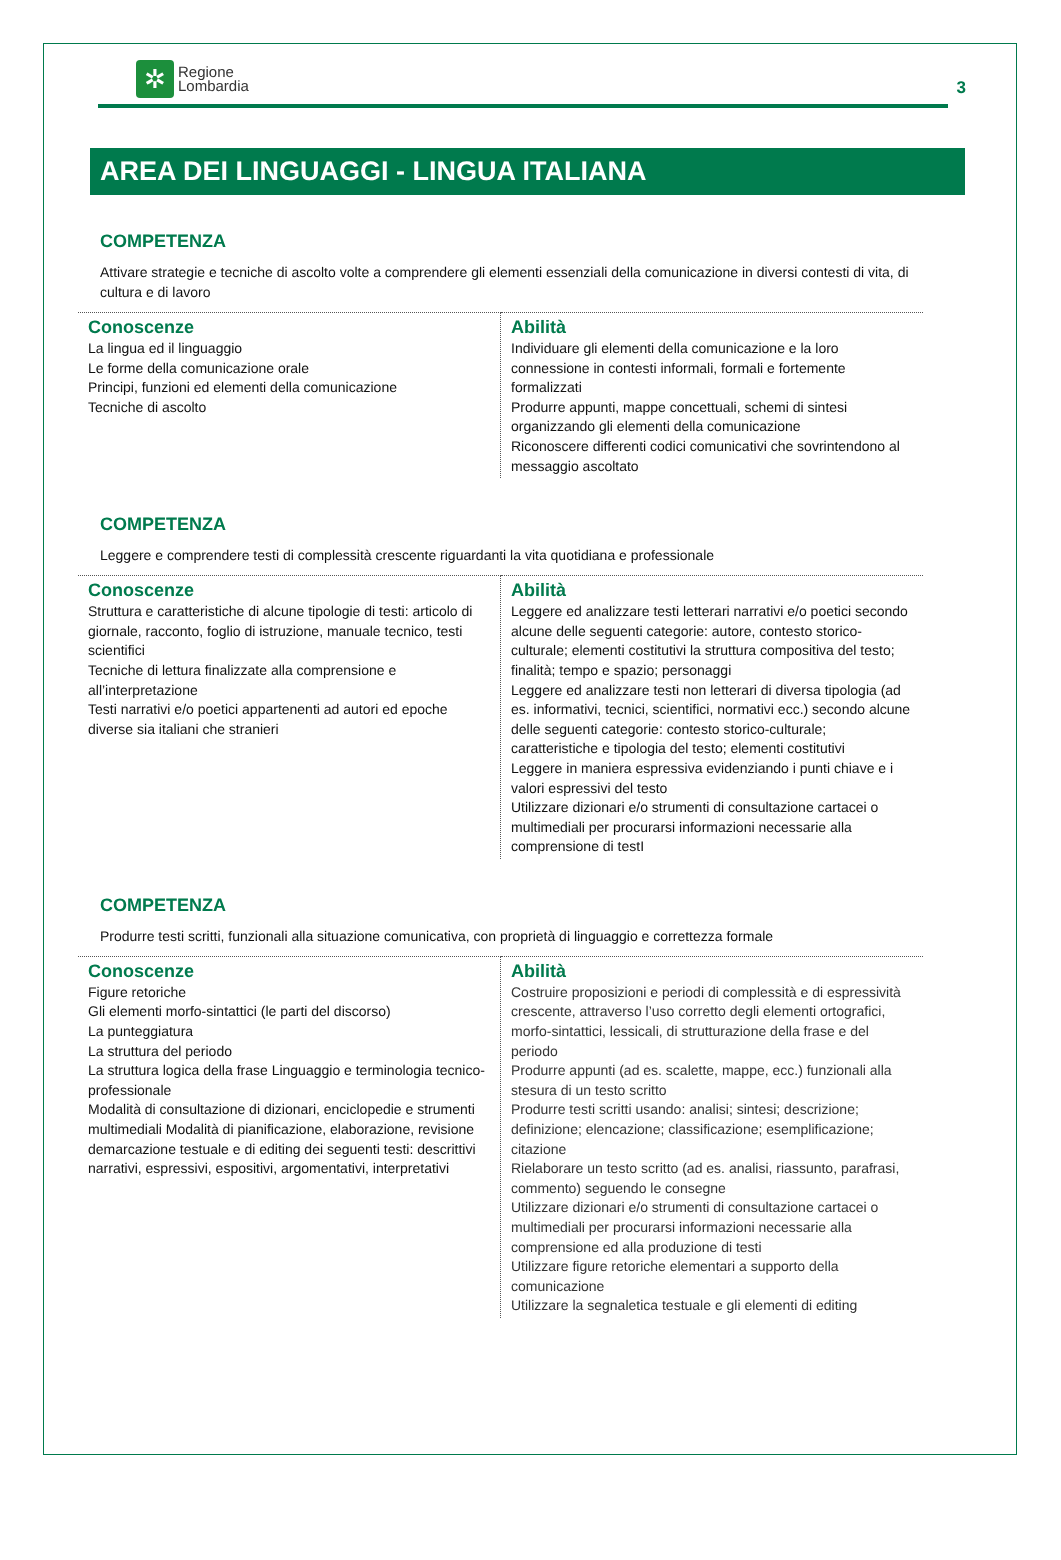✲
Regione
Lombardia
3
AREA DEI LINGUAGGI - LINGUA ITALIANA
COMPETENZA
Attivare strategie e tecniche di ascolto volte a comprendere gli elementi essenziali della comunicazione in diversi contesti di vita, di cultura e di lavoro
| Conoscenze La lingua ed il linguaggio Le forme della comunicazione orale Principi, funzioni ed elementi della comunicazione Tecniche di ascolto | Abilità Individuare gli elementi della comunicazione e la loro connessione in contesti informali, formali e fortemente formalizzati Produrre appunti, mappe concettuali, schemi di sintesi organizzando gli elementi della comunicazione Riconoscere differenti codici comunicativi che sovrintendono al messaggio ascoltato |
COMPETENZA
Leggere e comprendere testi di complessità crescente riguardanti la vita quotidiana e professionale
| Conoscenze Struttura e caratteristiche di alcune tipologie di testi: articolo di giornale, racconto, foglio di istruzione, manuale tecnico, testi scientifici Tecniche di lettura finalizzate alla comprensione e all’interpretazione Testi narrativi e/o poetici appartenenti ad autori ed epoche diverse sia italiani che stranieri | Abilità Leggere ed analizzare testi letterari narrativi e/o poetici secondo alcune delle seguenti categorie: autore, contesto storico-culturale; elementi costitutivi la struttura compositiva del testo; finalità; tempo e spazio; personaggi Leggere ed analizzare testi non letterari di diversa tipologia (ad es. informativi, tecnici, scientifici, normativi ecc.) secondo alcune delle seguenti categorie: contesto storico-culturale; caratteristiche e tipologia del testo; elementi costitutivi Leggere in maniera espressiva evidenziando i punti chiave e i valori espressivi del testo Utilizzare dizionari e/o strumenti di consultazione cartacei o multimediali per procurarsi informazioni necessarie alla comprensione di testI |
COMPETENZA
Produrre testi scritti, funzionali alla situazione comunicativa, con proprietà di linguaggio e correttezza formale
| Conoscenze Figure retoriche Gli elementi morfo-sintattici (le parti del discorso) La punteggiatura La struttura del periodo La struttura logica della frase Linguaggio e terminologia tecnico- professionale Modalità di consultazione di dizionari, enciclopedie e strumenti multimediali Modalità di pianificazione, elaborazione, revisione demarcazione testuale e di editing dei seguenti testi: descrittivi narrativi, espressivi, espositivi, argomentativi, interpretativi | Abilità Costruire proposizioni e periodi di complessità e di espressività crescente, attraverso l’uso corretto degli elementi ortografici, morfo-sintattici, lessicali, di strutturazione della frase e del periodo Produrre appunti (ad es. scalette, mappe, ecc.) funzionali alla stesura di un testo scritto Produrre testi scritti usando: analisi; sintesi; descrizione; definizione; elencazione; classificazione; esemplificazione; citazione Rielaborare un testo scritto (ad es. analisi, riassunto, parafrasi, commento) seguendo le consegne Utilizzare dizionari e/o strumenti di consultazione cartacei o multimediali per procurarsi informazioni necessarie alla comprensione ed alla produzione di testi Utilizzare figure retoriche elementari a supporto della comunicazione Utilizzare la segnaletica testuale e gli elementi di editing |